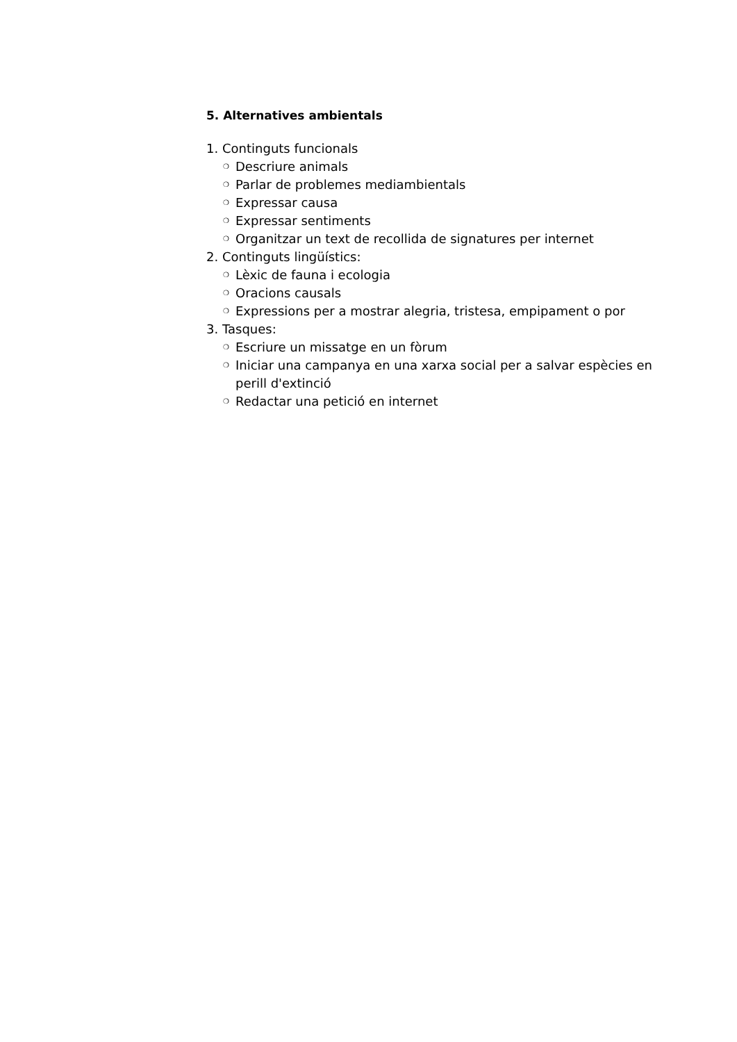5. Alternatives ambientals
1. Continguts funcionals
❍ Descriure animals
❍ Parlar de problemes mediambientals
❍ Expressar causa
❍ Expressar sentiments
❍ Organitzar un text de recollida de signatures per internet
2. Continguts lingüístics:
❍ Lèxic de fauna i ecologia
❍ Oracions causals
❍ Expressions per a mostrar alegria, tristesa, empipament o por
3. Tasques:
❍ Escriure un missatge en un fòrum
❍ Iniciar una campanya en una xarxa social per a salvar espècies en perill d'extinció
❍ Redactar una petició en internet